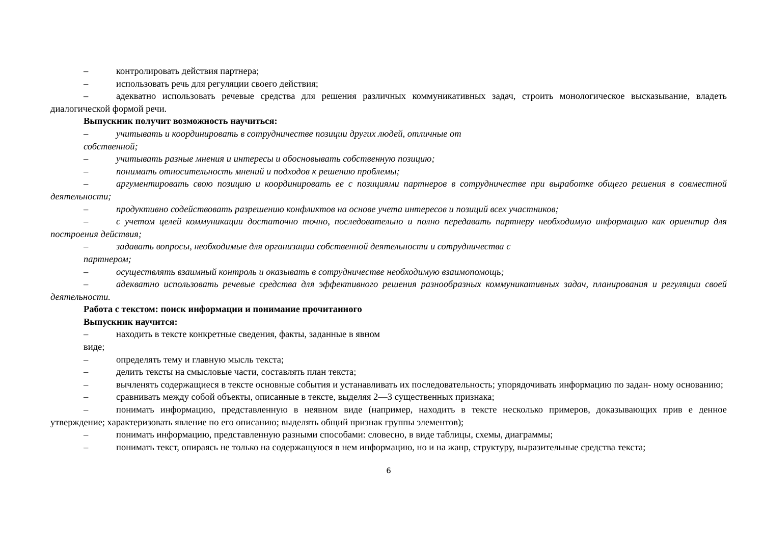– контролировать действия партнера;
– использовать речь для регуляции своего действия;
– адекватно использовать речевые средства для решения различных коммуникативных задач, строить монологическое высказывание, владеть диалогической формой речи.
Выпускник получит возможность научиться:
– учитывать и координировать в сотрудничестве позиции других людей, отличные от
собственной;
– учитывать разные мнения и интересы и обосновывать собственную позицию;
– понимать относительность мнений и подходов к решению проблемы;
– аргументировать свою позицию и координировать ее с позициями партнеров в сотрудничестве при выработке общего решения в совместной деятельности;
– продуктивно содействовать разрешению конфликтов на основе учета интересов и позиций всех участников;
– с учетом целей коммуникации достаточно точно, последовательно и полно передавать партнеру необходимую информацию как ориентир для построения действия;
– задавать вопросы, необходимые для организации собственной деятельности и сотрудничества с
партнером;
– осуществлять взаимный контроль и оказывать в сотрудничестве необходимую взаимопомощь;
– адекватно использовать речевые средства для эффективного решения разнообразных коммуникативных задач, планирования и регуляции своей деятельности.
Работа с текстом: поиск информации и понимание прочитанного
Выпускник научится:
– находить в тексте конкретные сведения, факты, заданные в явном
виде;
– определять тему и главную мысль текста;
– делить тексты на смысловые части, составлять план текста;
– вычленять содержащиеся в тексте основные события и устанавливать их последовательность; упорядочивать информацию по задан- ному основанию;
– сравнивать между собой объекты, описанные в тексте, выделяя 2—3 существенных признака;
– понимать информацию, представленную в неявном виде (например, находить в тексте несколько примеров, доказывающих прив е денное утверждение; характеризовать явление по его описанию; выделять общий признак группы элементов);
– понимать информацию, представленную разными способами: словесно, в виде таблицы, схемы, диаграммы;
– понимать текст, опираясь не только на содержащуюся в нем информацию, но и на жанр, структуру, выразительные средства текста;
6